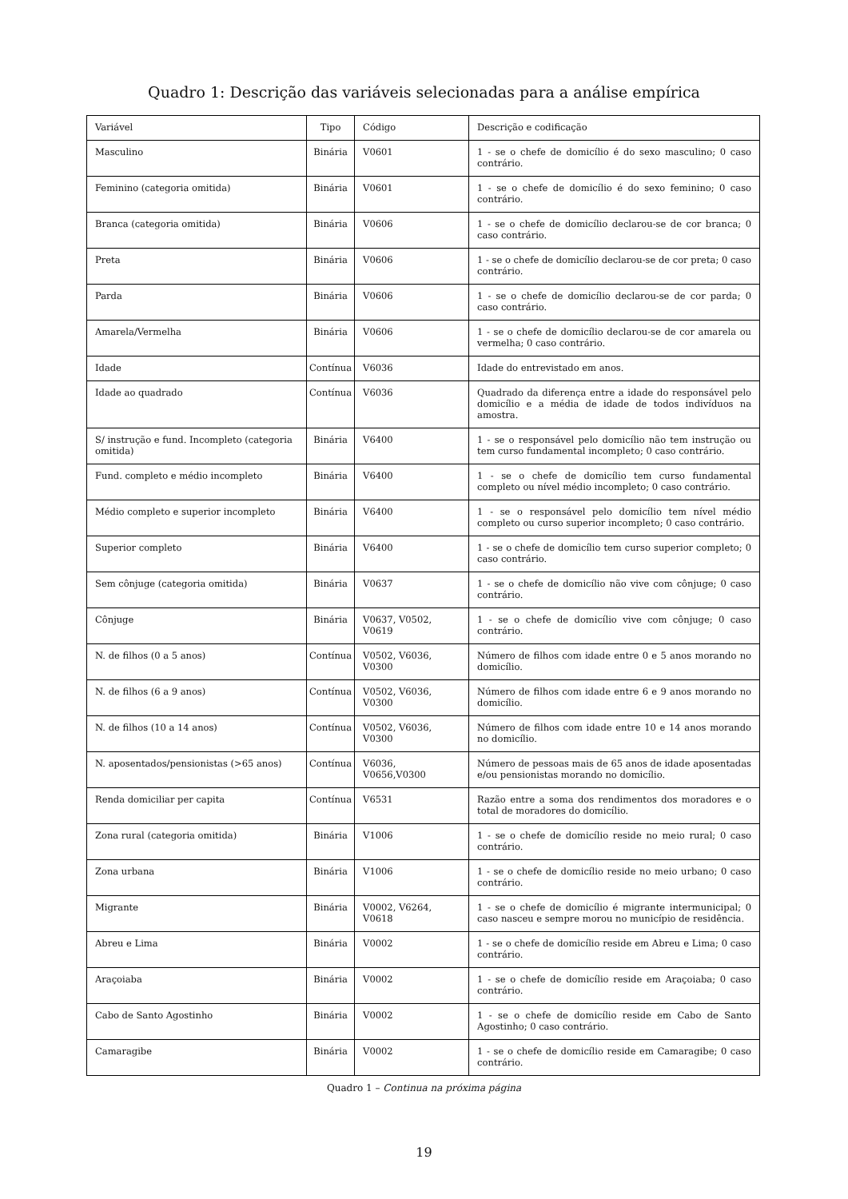Quadro 1: Descrição das variáveis selecionadas para a análise empírica
| Variável | Tipo | Código | Descrição e codificação |
| Masculino | Binária | V0601 | 1 - se o chefe de domicílio é do sexo masculino; 0 caso contrário. |
| Feminino (categoria omitida) | Binária | V0601 | 1 - se o chefe de domicílio é do sexo feminino; 0 caso contrário. |
| Branca (categoria omitida) | Binária | V0606 | 1 - se o chefe de domicílio declarou-se de cor branca; 0 caso contrário. |
| Preta | Binária | V0606 | 1 - se o chefe de domicílio declarou-se de cor preta; 0 caso contrário. |
| Parda | Binária | V0606 | 1 - se o chefe de domicílio declarou-se de cor parda; 0 caso contrário. |
| Amarela/Vermelha | Binária | V0606 | 1 - se o chefe de domicílio declarou-se de cor amarela ou vermelha; 0 caso contrário. |
| Idade | Contínua | V6036 | Idade do entrevistado em anos. |
| Idade ao quadrado | Contínua | V6036 | Quadrado da diferença entre a idade do responsável pelo domicílio e a média de idade de todos indivíduos na amostra. |
| S/ instrução e fund. Incompleto (categoria omitida) | Binária | V6400 | 1 - se o responsável pelo domicílio não tem instrução ou tem curso fundamental incompleto; 0 caso contrário. |
| Fund. completo e médio incompleto | Binária | V6400 | 1 - se o chefe de domicílio tem curso fundamental completo ou nível médio incompleto; 0 caso contrário. |
| Médio completo e superior incompleto | Binária | V6400 | 1 - se o responsável pelo domicílio tem nível médio completo ou curso superior incompleto; 0 caso contrário. |
| Superior completo | Binária | V6400 | 1 - se o chefe de domicílio tem curso superior completo; 0 caso contrário. |
| Sem cônjuge (categoria omitida) | Binária | V0637 | 1 - se o chefe de domicílio não vive com cônjuge; 0 caso contrário. |
| Cônjuge | Binária | V0637, V0502, V0619 | 1 - se o chefe de domicílio vive com cônjuge; 0 caso contrário. |
| N. de filhos (0 a 5 anos) | Contínua | V0502, V6036, V0300 | Número de filhos com idade entre 0 e 5 anos morando no domicílio. |
| N. de filhos (6 a 9 anos) | Contínua | V0502, V6036, V0300 | Número de filhos com idade entre 6 e 9 anos morando no domicílio. |
| N. de filhos (10 a 14 anos) | Contínua | V0502, V6036, V0300 | Número de filhos com idade entre 10 e 14 anos morando no domicílio. |
| N. aposentados/pensionistas (>65 anos) | Contínua | V6036, V0656,V0300 | Número de pessoas mais de 65 anos de idade aposentadas e/ou pensionistas morando no domicílio. |
| Renda domiciliar per capita | Contínua | V6531 | Razão entre a soma dos rendimentos dos moradores e o total de moradores do domicílio. |
| Zona rural (categoria omitida) | Binária | V1006 | 1 - se o chefe de domicílio reside no meio rural; 0 caso contrário. |
| Zona urbana | Binária | V1006 | 1 - se o chefe de domicílio reside no meio urbano; 0 caso contrário. |
| Migrante | Binária | V0002, V6264, V0618 | 1 - se o chefe de domicílio é migrante intermunicipal; 0 caso nasceu e sempre morou no município de residência. |
| Abreu e Lima | Binária | V0002 | 1 - se o chefe de domicílio reside em Abreu e Lima; 0 caso contrário. |
| Araçoiaba | Binária | V0002 | 1 - se o chefe de domicílio reside em Araçoiaba; 0 caso contrário. |
| Cabo de Santo Agostinho | Binária | V0002 | 1 - se o chefe de domicílio reside em Cabo de Santo Agostinho; 0 caso contrário. |
| Camaragibe | Binária | V0002 | 1 - se o chefe de domicílio reside em Camaragibe; 0 caso contrário. |
Quadro 1 – Continua na próxima página
19